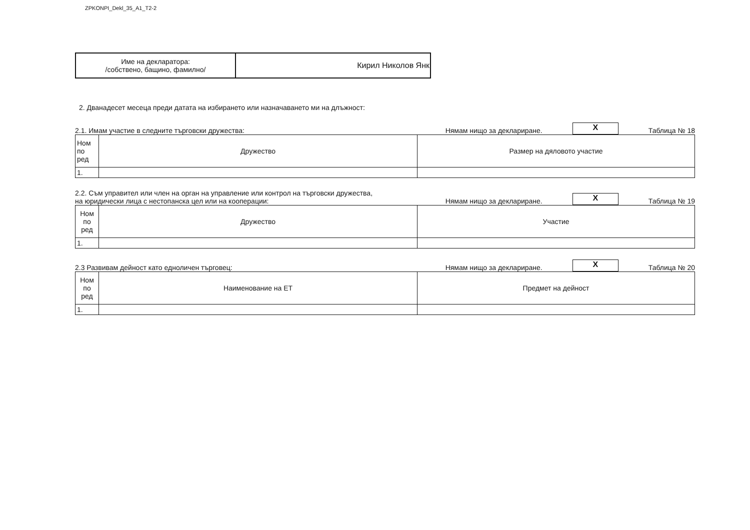ZPKONPI_Dekl_35_A1_T2-2
| Име на декларатора: /собствено, бащино, фамилно/ | Кирил Николов Янк |
2. Дванадесет месеца преди датата на избирането или назначаването ми на длъжност:
2.1. Имам участие в следните търговски дружества: Нямам нищо за деклариране. X Таблица № 18
| Ном по ред | Дружество | Размер на дяловото участие |
| 1. | | |
2.2. Съм управител или член на орган на управление или контрол на търговски дружества,
на юридически лица с нестопанска цел или на кооперации: Нямам нищо за деклариране. X Таблица № 19
| Ном по ред | Дружество | Участие |
| 1. | | |
2.3 Развивам дейност като едноличен търговец: Нямам нищо за деклариране. X Таблица № 20
| Ном по ред | Наименование на ЕТ | Предмет на дейност |
| 1. | | |